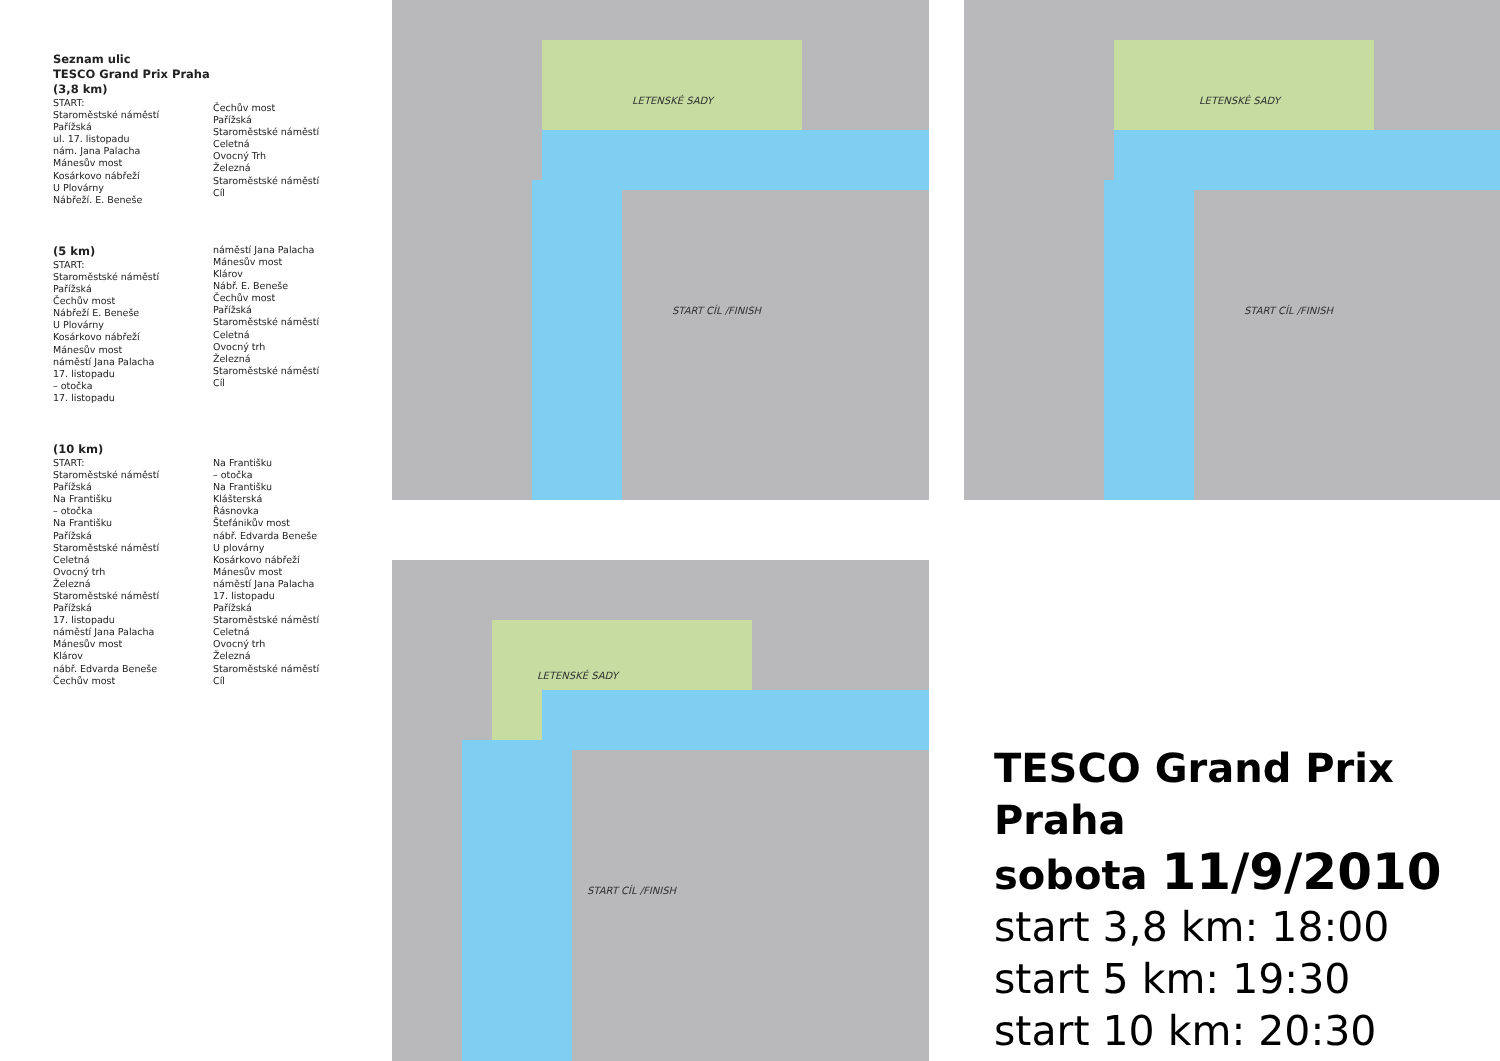Seznam ulic
TESCO Grand Prix Praha
(3,8 km)
START:
Staroměstské náměstí
Pařížská
ul. 17. listopadu
nám. Jana Palacha
Mánesův most
Kosárkovo nábřeží
U Plovárny
Nábřeží. E. Beneše
Čechův most
Pařížská
Staroměstské náměstí
Celetná
Ovocný Trh
Železná
Staroměstské náměstí
Cíl
(5 km)
START:
Staroměstské náměstí
Pařížská
Čechův most
Nábřeží E. Beneše
U Plovárny
Kosárkovo nábřeží
Mánesův most
náměstí Jana Palacha
17. listopadu
– otočka
17. listopadu
náměstí Jana Palacha
Mánesův most
Klárov
Nábř. E. Beneše
Čechův most
Pařížská
Staroměstské náměstí
Celetná
Ovocný trh
Železná
Staroměstské náměstí
Cíl
(10 km)
START:
Staroměstské náměstí
Pařížská
Na Františku
– otočka
Na Františku
Pařížská
Staroměstské náměstí
Celetná
Ovocný trh
Železná
Staroměstské náměstí
Pařížská
17. listopadu
náměstí Jana Palacha
Mánesův most
Klárov
nábř. Edvarda Beneše
Čechův most
Na Františku
– otočka
Na Františku
Klášterská
Řásnovka
Štefánikův most
nábř. Edvarda Beneše
U plovárny
Kosárkovo nábřeží
Mánesův most
náměstí Jana Palacha
17. listopadu
Pařížská
Staroměstské náměstí
Celetná
Ovocný trh
Železná
Staroměstské náměstí
Cíl
LETENSKÉ SADY
START CÍL /FINISH
LETENSKÉ SADY
START CÍL /FINISH
LETENSKÉ SADY
START CÍL /FINISH
TESCO Grand Prix Praha
sobota 11/9/2010
start 3,8 km: 18:00
start 5 km: 19:30
start 10 km: 20:30